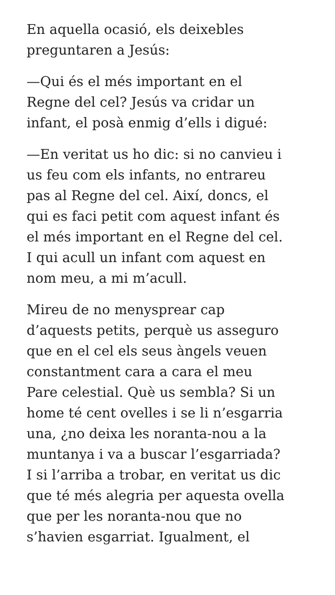En aquella ocasió, els deixebles
preguntaren a Jesús:
—Qui és el més important en el
Regne del cel? Jesús va cridar un
infant, el posà enmig d’ells i digué:
—En veritat us ho dic: si no canvieu i
us feu com els infants, no entrareu
pas al Regne del cel. Així, doncs, el
qui es faci petit com aquest infant és
el més important en el Regne del cel.
I qui acull un infant com aquest en
nom meu, a mi m’acull.
Mireu de no menysprear cap
d’aquests petits, perquè us asseguro
que en el cel els seus àngels veuen
constantment cara a cara el meu
Pare celestial. Què us sembla? Si un
home té cent ovelles i se li n’esgarria
una, ¿no deixa les noranta-nou a la
muntanya i va a buscar l’esgarriada?
I si l’arriba a trobar, en veritat us dic
que té més alegria per aquesta ovella
que per les noranta-nou que no
s’havien esgarriat. Igualment, el